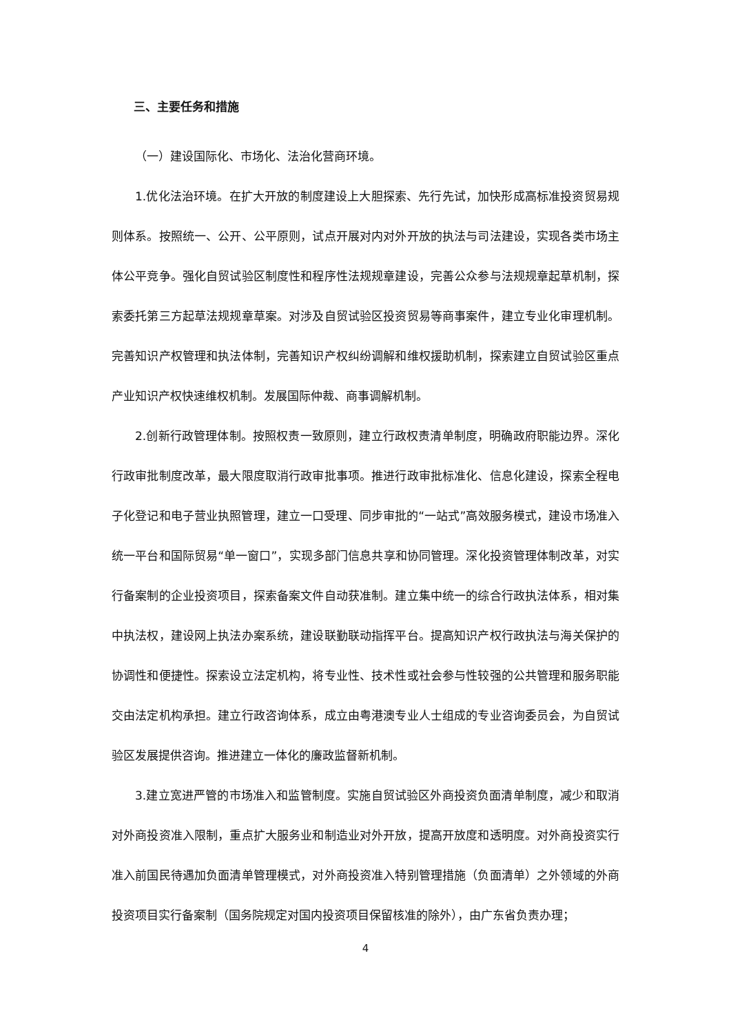三、主要任务和措施
（一）建设国际化、市场化、法治化营商环境。
1.优化法治环境。在扩大开放的制度建设上大胆探索、先行先试，加快形成高标准投资贸易规则体系。按照统一、公开、公平原则，试点开展对内对外开放的执法与司法建设，实现各类市场主体公平竞争。强化自贸试验区制度性和程序性法规规章建设，完善公众参与法规规章起草机制，探索委托第三方起草法规规章草案。对涉及自贸试验区投资贸易等商事案件，建立专业化审理机制。完善知识产权管理和执法体制，完善知识产权纠纷调解和维权援助机制，探索建立自贸试验区重点产业知识产权快速维权机制。发展国际仲裁、商事调解机制。
2.创新行政管理体制。按照权责一致原则，建立行政权责清单制度，明确政府职能边界。深化行政审批制度改革，最大限度取消行政审批事项。推进行政审批标准化、信息化建设，探索全程电子化登记和电子营业执照管理，建立一口受理、同步审批的“一站式”高效服务模式，建设市场准入统一平台和国际贸易“单一窗口”，实现多部门信息共享和协同管理。深化投资管理体制改革，对实行备案制的企业投资项目，探索备案文件自动获准制。建立集中统一的综合行政执法体系，相对集中执法权，建设网上执法办案系统，建设联勤联动指挥平台。提高知识产权行政执法与海关保护的协调性和便捷性。探索设立法定机构，将专业性、技术性或社会参与性较强的公共管理和服务职能交由法定机构承担。建立行政咨询体系，成立由粤港澳专业人士组成的专业咨询委员会，为自贸试验区发展提供咨询。推进建立一体化的廉政监督新机制。
3.建立宽进严管的市场准入和监管制度。实施自贸试验区外商投资负面清单制度，减少和取消对外商投资准入限制，重点扩大服务业和制造业对外开放，提高开放度和透明度。对外商投资实行准入前国民待遇加负面清单管理模式，对外商投资准入特别管理措施（负面清单）之外领域的外商投资项目实行备案制（国务院规定对国内投资项目保留核准的除外），由广东省负责办理；
4